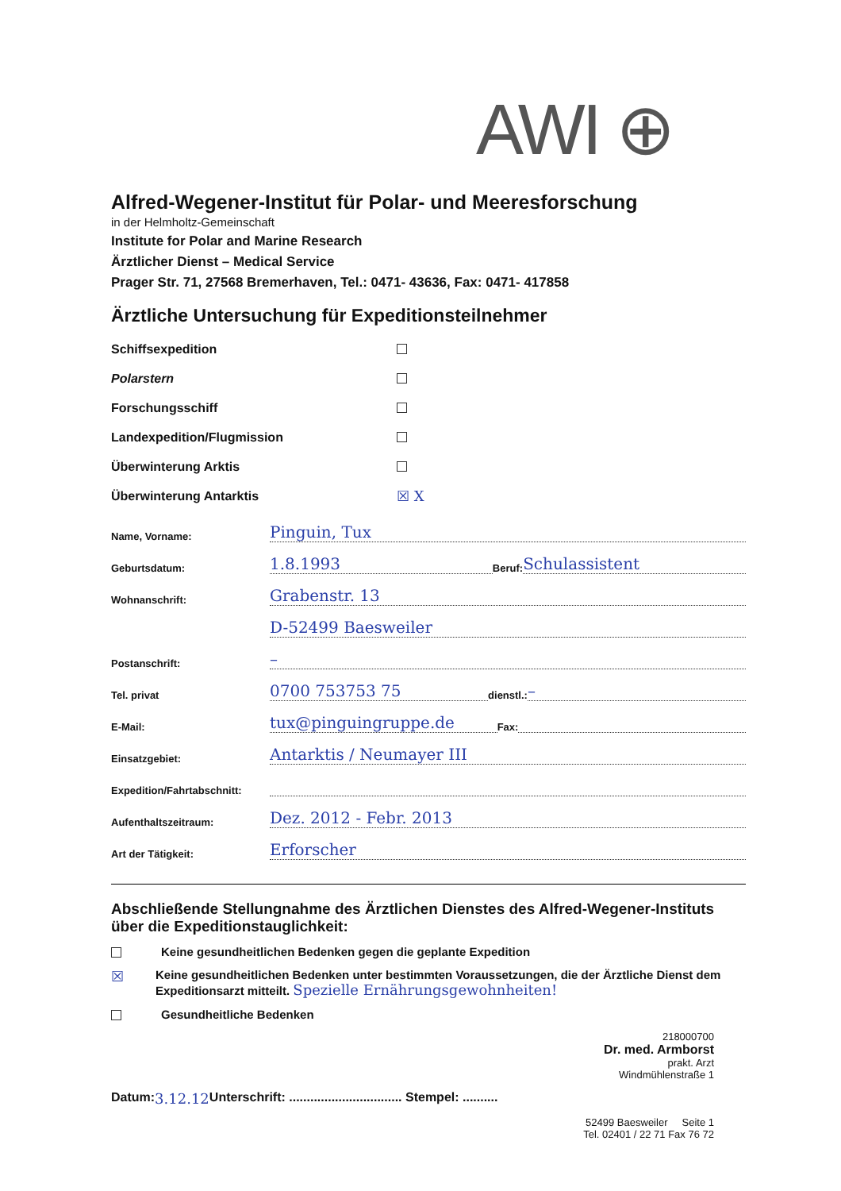AWI ⊕
Alfred-Wegener-Institut für Polar- und Meeresforschung
in der Helmholtz-Gemeinschaft
Institute for Polar and Marine Research
Ärztlicher Dienst – Medical Service
Prager Str. 71, 27568 Bremerhaven, Tel.: 0471- 43636, Fax: 0471- 417858
Ärztliche Untersuchung für Expeditionsteilnehmer
Schiffsexpedition
Polarstern
Forschungsschiff
Landexpedition/Flugmission
Überwinterung Arktis
Überwinterung Antarktis ☒ X
Name, Vorname: Pinguin, Tux
Geburtsdatum: 1.8.1993 Beruf: Schulassistent
Wohnanschrift: Grabenstr. 13
D-52499 Baesweiler
Postanschrift: –
Tel. privat 0700 753753 75 dienstl.: –
E-Mail: tux@pinguingruppe.de Fax:
Einsatzgebiet: Antarktis / Neumayer III
Expedition/Fahrtabschnitt:
Aufenthaltszeitraum: Dez. 2012 - Febr. 2013
Art der Tätigkeit: Erforscher
Abschließende Stellungnahme des Ärztlichen Dienstes des Alfred-Wegener-Instituts über die Expeditionstauglichkeit:
Keine gesundheitlichen Bedenken gegen die geplante Expedition
☒ Keine gesundheitlichen Bedenken unter bestimmten Voraussetzungen, die der Ärztliche Dienst dem Expeditionsarzt mitteilt. Spezielle Ernährungsgewohnheiten!
Gesundheitliche Bedenken
218000700
Dr. med. Armborst
prakt. Arzt
Windmühlenstraße 1
Datum: 3.12.12 Unterschrift: ................................ Stempel: ..........
52499 Baesweiler Seite 1
Tel. 02401 / 22 71 Fax 76 72